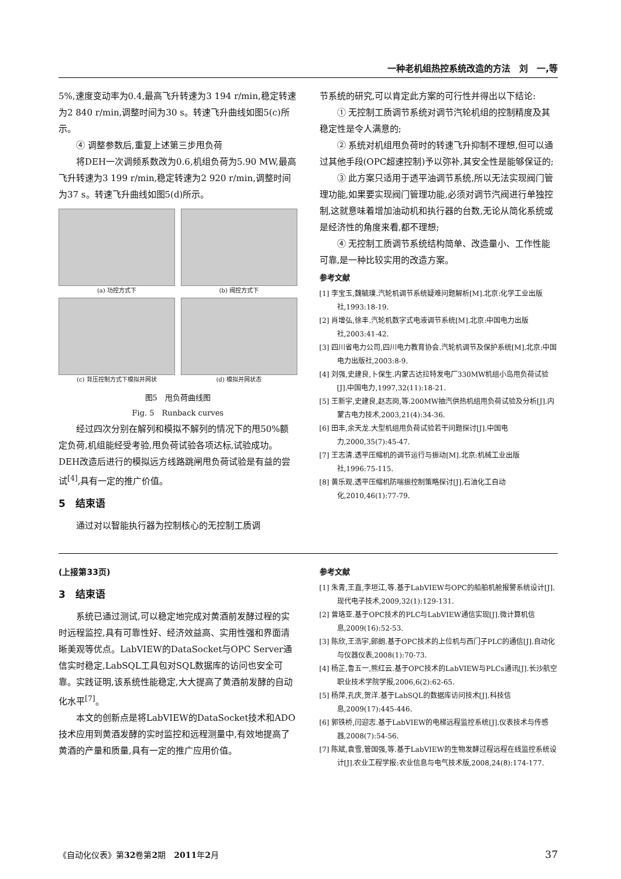一种老机组热控系统改造的方法　刘　一,等
5%,速度变动率为0.4,最高飞升转速为3 194 r/min,稳定转速为2 840 r/min,调整时间为30 s。转速飞升曲线如图5(c)所示。
④ 调整参数后,重复上述第三步甩负荷
将DEH一次调频系数改为0.6,机组负荷为5.90 MW,最高飞升转速为3 199 r/min,稳定转速为2 920 r/min,调整时间为37 s。转速飞升曲线如图5(d)所示。
(a) 功控方式下
(b) 阀控方式下
(c) 背压控制方式下模拟并网状
(d) 模拟并网状态
图5　甩负荷曲线图
Fig. 5　Runback curves
经过四次分别在解列和模拟不解列的情况下的甩50%额定负荷,机组能经受考验,甩负荷试验各项达标,试验成功。DEH改造后进行的模拟远方线路跳闸甩负荷试验是有益的尝试<sup>[4]</sup>,具有一定的推广价值。
5　结束语
通过对以智能执行器为控制核心的无控制工质调
节系统的研究,可以肯定此方案的可行性并得出以下结论:
① 无控制工质调节系统对调节汽轮机组的控制精度及其稳定性是令人满意的;
② 系统对机组甩负荷时的转速飞升抑制不理想,但可以通过其他手段(OPC超速控制)予以弥补,其安全性是能够保证的;
③ 此方案只适用于透平油调节系统,所以无法实现阀门管理功能,如果要实现阀门管理功能,必须对调节汽阀进行单独控制,这就意味着增加油动机和执行器的台数,无论从简化系统或是经济性的角度来看,都不理想;
④ 无控制工质调节系统结构简单、改造量小、工作性能可靠,是一种比较实用的改造方案。
参考文献
[1] 李宝玉,魏毓璞.汽轮机调节系统疑难问题解析[M].北京:化学工业出版社,1993:18-19.
[2] 肖增弘,徐丰.汽轮机数字式电液调节系统[M].北京:中国电力出版社,2003:41-42.
[3] 四川省电力公司,四川电力教育协会.汽轮机调节及保护系统[M].北京:中国电力出版社,2003:8-9.
[4] 刘强,史建良,卜保生.内蒙古达拉特发电厂330MW机组小岛甩负荷试验[J].中国电力,1997,32(11):18-21.
[5] 王新宇,史建良,赵志岗,等.200MW抽汽供热机组甩负荷试验及分析[J].内蒙古电力技术,2003,21(4):34-36.
[6] 田丰,余天龙.大型机组甩负荷试验若干问题探讨[J].中国电力,2000,35(7):45-47.
[7] 王志清.透平压缩机的调节运行与振动[M].北京:机械工业出版社,1996:75-115.
[8] 黄乐观.透平压缩机防喘振控制策略探讨[J].石油化工自动化,2010,46(1):77-79.
(上接第33页)
3　结束语
系统已通过测试,可以稳定地完成对黄酒前发酵过程的实时远程监控,具有可靠性好、经济效益高、实用性强和界面清晰美观等优点。LabVIEW的DataSocket与OPC Server通信实时稳定,LabSQL工具包对SQL数据库的访问也安全可靠。实践证明,该系统性能稳定,大大提高了黄酒前发酵的自动化水平<sup>[7]</sup>。
本文的创新点是将LabVIEW的DataSocket技术和ADO技术应用到黄酒发酵的实时监控和远程测量中,有效地提高了黄酒的产量和质量,具有一定的推广应用价值。
参考文献
[1] 朱青,王直,李垣江,等.基于LabVIEW与OPC的船舶机舱报警系统设计[J].现代电子技术,2009,32(1):129-131.
[2] 曾珞亚.基于OPC技术的PLC与LabVIEW通信实现[J].微计算机信息,2009(16):52-53.
[3] 陈欣,王浩宇,郎朗.基于OPC技术的上位机与西门子PLC的通信[J].自动化与仪器仪表,2008(1):70-73.
[4] 杨芷,鲁五一,熊红云.基于OPC技术的LabVIEW与PLCs通讯[J].长沙航空职业技术学院学报,2006,6(2):62-65.
[5] 杨萍,孔庆,贺洋.基于LabSQL的数据库访问技术[J].科技信息,2009(17):445-446.
[6] 郭铁桥,闫迎志.基于LabVIEW的电梯远程监控系统[J].仪表技术与传感器,2008(7):54-56.
[7] 陈斌,袁雪,管国强,等.基于LabVIEW的生物发酵过程远程在线监控系统设计[J].农业工程学报:农业信息与电气技术版,2008,24(8):174-177.
《自动化仪表》第32卷第2期　2011年2月 37